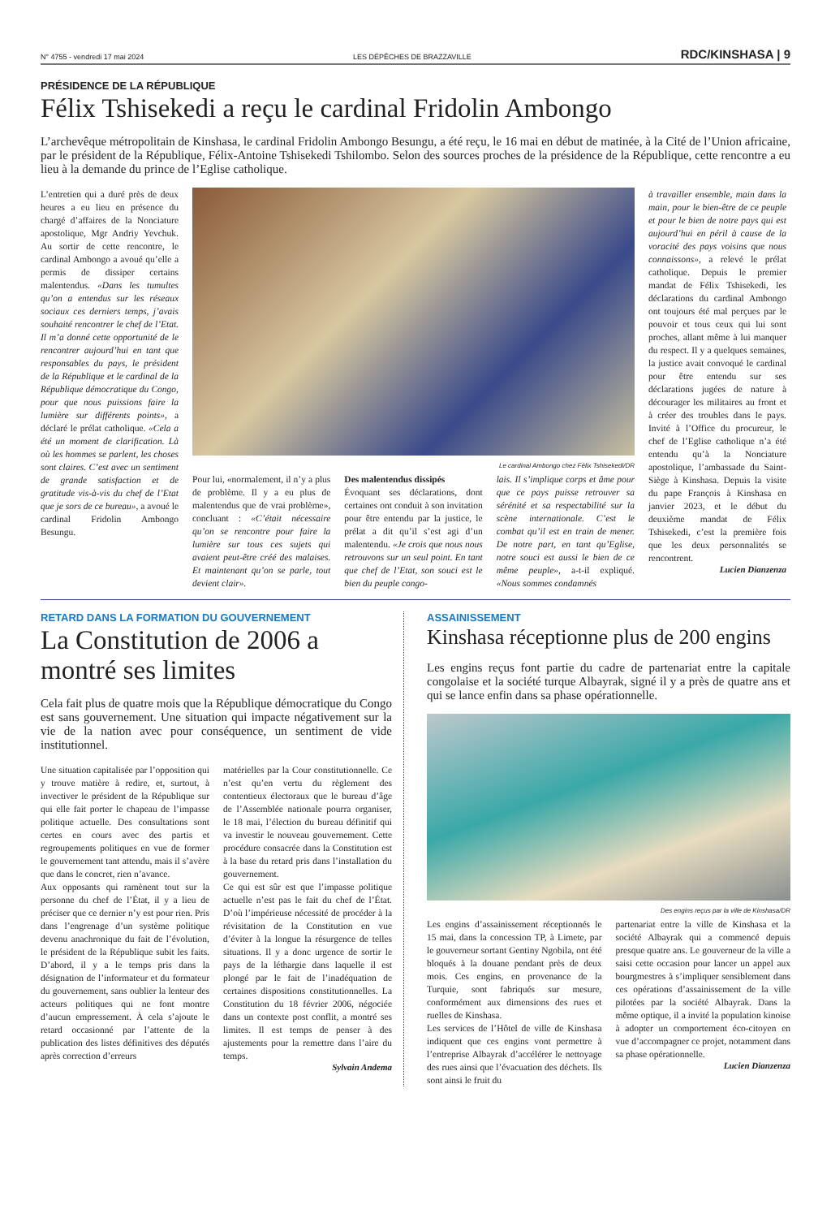N° 4755 - vendredi 17 mai 2024 LES DÉPÊCHES DE BRAZZAVILLE RDC/KINSHASA | 9
PRÉSIDENCE DE LA RÉPUBLIQUE
Félix Tshisekedi a reçu le cardinal Fridolin Ambongo
L’archevêque métropolitain de Kinshasa, le cardinal Fridolin Ambongo Besungu, a été reçu, le 16 mai en début de matinée, à la Cité de l’Union africaine, par le président de la République, Félix-Antoine Tshisekedi Tshilombo. Selon des sources proches de la présidence de la République, cette rencontre a eu lieu à la demande du prince de l’Eglise catholique.
L’entretien qui a duré près de deux heures a eu lieu en présence du chargé d’affaires de la Nonciature apostolique, Mgr Andriy Yevchuk. Au sortir de cette rencontre, le cardinal Ambongo a avoué qu’elle a permis de dissiper certains malentendus. «Dans les tumultes qu’on a entendus sur les réseaux sociaux ces derniers temps, j’avais souhaité rencontrer le chef de l’Etat. Il m’a donné cette opportunité de le rencontrer aujourd’hui en tant que responsables du pays, le président de la République et le cardinal de la République démocratique du Congo, pour que nous puissions faire la lumière sur différents points», a déclaré le prélat catholique. «Cela a été un moment de clarification. Là où les hommes se parlent, les choses sont claires. C’est avec un sentiment de grande satisfaction et de gratitude vis-à-vis du chef de l’Etat que je sors de ce bureau», a avoué le cardinal Fridolin Ambongo Besungu.
Le cardinal Ambongo chez Félix Tshisekedi/DR
Pour lui, «normalement, il n’y a plus de problème. Il y a eu plus de malentendus que de vrai problème», concluant : «C’était nécessaire qu’on se rencontre pour faire la lumière sur tous ces sujets qui avaient peut-être créé des malaises. Et maintenant qu’on se parle, tout devient clair».
Des malentendus dissipés
Évoquant ses déclarations, dont certaines ont conduit à son invitation pour être entendu par la justice, le prélat a dit qu’il s’est agi d’un malentendu. «Je crois que nous nous retrouvons sur un seul point. En tant que chef de l’Etat, son souci est le bien du peuple congo-
lais. Il s’implique corps et âme pour que ce pays puisse retrouver sa sérénité et sa respectabilité sur la scène internationale. C’est le combat qu’il est en train de mener. De notre part, en tant qu’Eglise, notre souci est aussi le bien de ce même peuple», a-t-il expliqué. «Nous sommes condamnés
à travailler ensemble, main dans la main, pour le bien-être de ce peuple et pour le bien de notre pays qui est aujourd’hui en péril à cause de la voracité des pays voisins que nous connaissons», a relevé le prélat catholique. Depuis le premier mandat de Félix Tshisekedi, les déclarations du cardinal Ambongo ont toujours été mal perçues par le pouvoir et tous ceux qui lui sont proches, allant même à lui manquer du respect. Il y a quelques semaines, la justice avait convoqué le cardinal pour être entendu sur ses déclarations jugées de nature à décourager les militaires au front et à créer des troubles dans le pays. Invité à l’Office du procureur, le chef de l’Eglise catholique n’a été entendu qu’à la Nonciature apostolique, l’ambassade du Saint-Siège à Kinshasa. Depuis la visite du pape François à Kinshasa en janvier 2023, et le début du deuxième mandat de Félix Tshisekedi, c’est la première fois que les deux personnalités se rencontrent.
Lucien Dianzenza
RETARD DANS LA FORMATION DU GOUVERNEMENT
La Constitution de 2006 a montré ses limites
Cela fait plus de quatre mois que la République démocratique du Congo est sans gouvernement. Une situation qui impacte négativement sur la vie de la nation avec pour conséquence, un sentiment de vide institutionnel.
Une situation capitalisée par l’opposition qui y trouve matière à redire, et, surtout, à invectiver le président de la République sur qui elle fait porter le chapeau de l’impasse politique actuelle. Des consultations sont certes en cours avec des partis et regroupements politiques en vue de former le gouvernement tant attendu, mais il s’avère que dans le concret, rien n’avance.
Aux opposants qui ramènent tout sur la personne du chef de l’État, il y a lieu de préciser que ce dernier n’y est pour rien. Pris dans l’engrenage d’un système politique devenu anachronique du fait de l’évolution, le président de la République subit les faits. D’abord, il y a le temps pris dans la désignation de l’informateur et du formateur du gouvernement, sans oublier la lenteur des acteurs politiques qui ne font montre d’aucun empressement. À cela s’ajoute le retard occasionné par l’attente de la publication des listes définitives des députés après correction d’erreurs
matérielles par la Cour constitutionnelle. Ce n’est qu’en vertu du règlement des contentieux électoraux que le bureau d’âge de l’Assemblée nationale pourra organiser, le 18 mai, l’élection du bureau définitif qui va investir le nouveau gouvernement. Cette procédure consacrée dans la Constitution est à la base du retard pris dans l’installation du gouvernement.
Ce qui est sûr est que l’impasse politique actuelle n’est pas le fait du chef de l’État. D’où l’impérieuse nécessité de procéder à la révisitation de la Constitution en vue d’éviter à la longue la résurgence de telles situations. Il y a donc urgence de sortir le pays de la léthargie dans laquelle il est plongé par le fait de l’inadéquation de certaines dispositions constitutionnelles. La Constitution du 18 février 2006, négociée dans un contexte post conflit, a montré ses limites. Il est temps de penser à des ajustements pour la remettre dans l’aire du temps.
Sylvain Andema
ASSAINISSEMENT
Kinshasa réceptionne plus de 200 engins
Les engins reçus font partie du cadre de partenariat entre la capitale congolaise et la société turque Albayrak, signé il y a près de quatre ans et qui se lance enfin dans sa phase opérationnelle.
Des engins reçus par la ville de Kinshasa/DR
Les engins d’assainissement réceptionnés le 15 mai, dans la concession TP, à Limete, par le gouverneur sortant Gentiny Ngobila, ont été bloqués à la douane pendant près de deux mois. Ces engins, en provenance de la Turquie, sont fabriqués sur mesure, conformément aux dimensions des rues et ruelles de Kinshasa.
Les services de l’Hôtel de ville de Kinshasa indiquent que ces engins vont permettre à l’entreprise Albayrak d’accélérer le nettoyage des rues ainsi que l’évacuation des déchets. Ils sont ainsi le fruit du
partenariat entre la ville de Kinshasa et la société Albayrak qui a commencé depuis presque quatre ans. Le gouverneur de la ville a saisi cette occasion pour lancer un appel aux bourgmestres à s’impliquer sensiblement dans ces opérations d’assainissement de la ville pilotées par la société Albayrak. Dans la même optique, il a invité la population kinoise à adopter un comportement éco-citoyen en vue d’accompagner ce projet, notamment dans sa phase opérationnelle.
Lucien Dianzenza